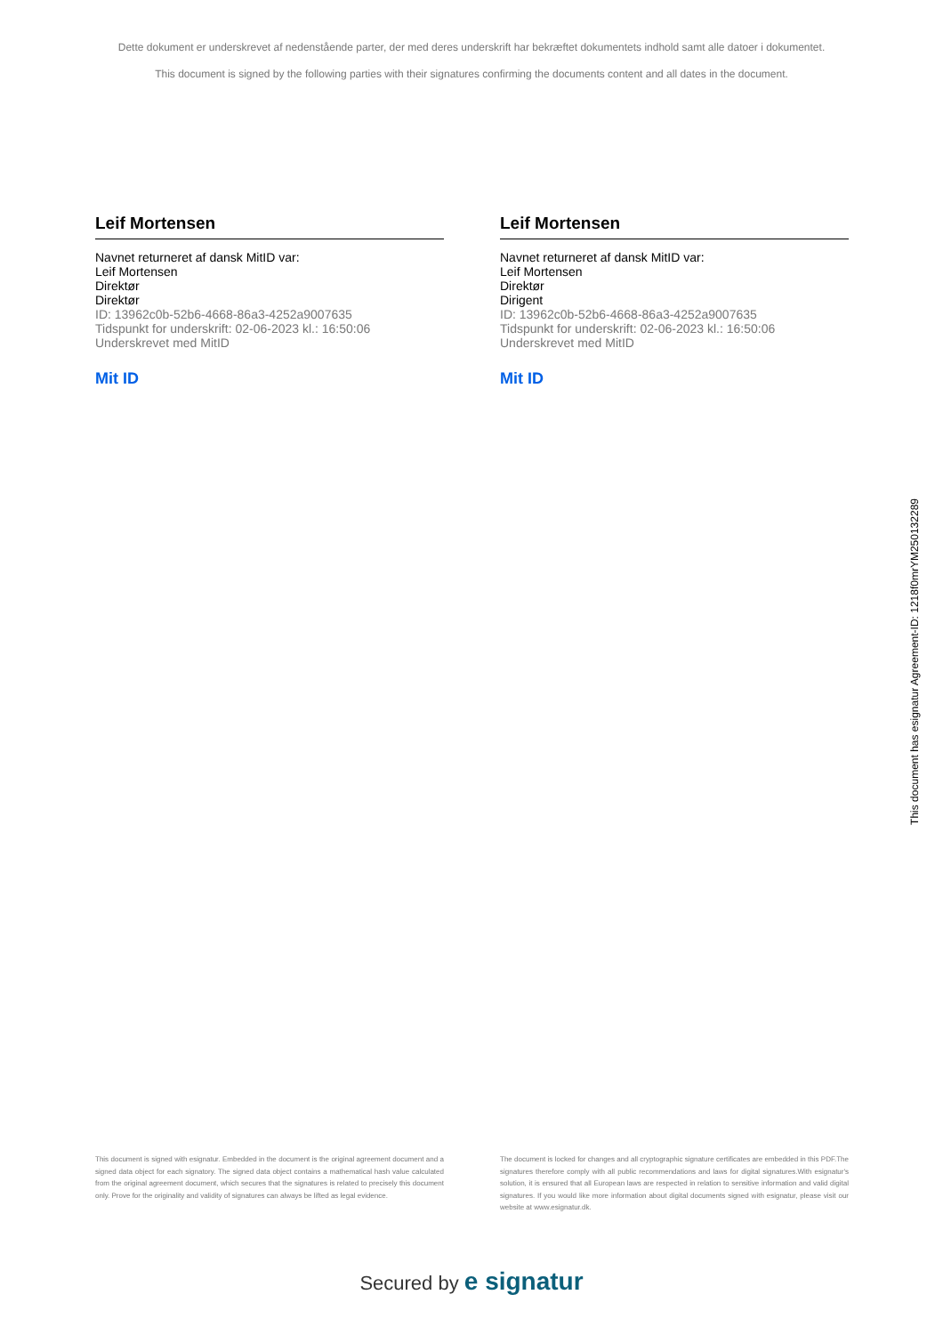Dette dokument er underskrevet af nedenstående parter, der med deres underskrift har bekræftet dokumentets indhold samt alle datoer i dokumentet.
This document is signed by the following parties with their signatures confirming the documents content and all dates in the document.
Leif Mortensen
Navnet returneret af dansk MitID var:
Leif Mortensen
Direktør
Direktør
ID: 13962c0b-52b6-4668-86a3-4252a9007635
Tidspunkt for underskrift: 02-06-2023 kl.: 16:50:06
Underskrevet med MitID
Mit ID
Leif Mortensen
Navnet returneret af dansk MitID var:
Leif Mortensen
Direktør
Dirigent
ID: 13962c0b-52b6-4668-86a3-4252a9007635
Tidspunkt for underskrift: 02-06-2023 kl.: 16:50:06
Underskrevet med MitID
Mit ID
This document has esignatur Agreement-ID: 1218f0mrYM250132289
This document is signed with esignatur. Embedded in the document is the original agreement document and a signed data object for each signatory. The signed data object contains a mathematical hash value calculated from the original agreement document, which secures that the signatures is related to precisely this document only. Prove for the originality and validity of signatures can always be lifted as legal evidence.
The document is locked for changes and all cryptographic signature certificates are embedded in this PDF.The signatures therefore comply with all public recommendations and laws for digital signatures.With esignatur's solution, it is ensured that all European laws are respected in relation to sensitive information and valid digital signatures. If you would like more information about digital documents signed with esignatur, please visit our website at www.esignatur.dk.
Secured by e signatur